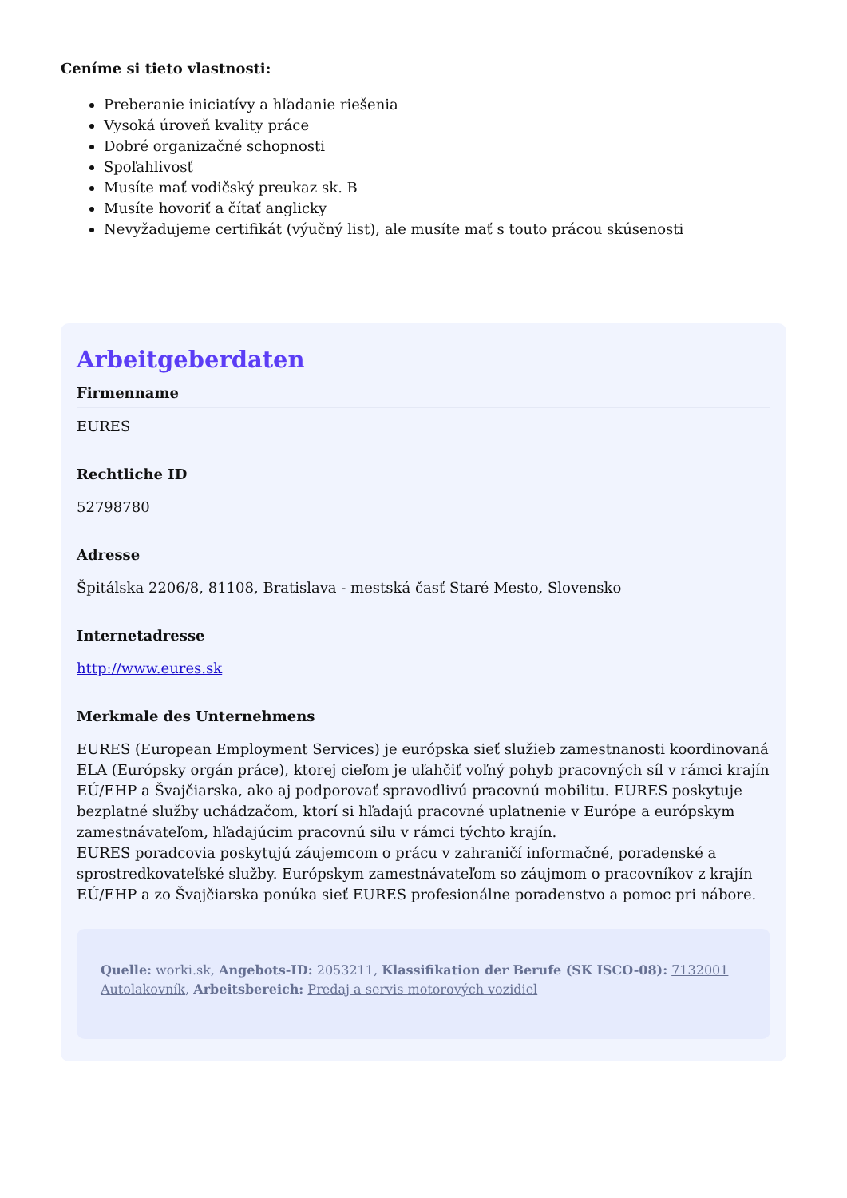Ceníme si tieto vlastnosti:
Preberanie iniciatívy a hľadanie riešenia
Vysoká úroveň kvality práce
Dobré organizačné schopnosti
Spoľahlivosť
Musíte mať vodičský preukaz sk. B
Musíte hovoriť a čítať anglicky
Nevyžadujeme certifikát (výučný list), ale musíte mať s touto prácou skúsenosti
Arbeitgeberdaten
Firmenname
EURES
Rechtliche ID
52798780
Adresse
Špitálska 2206/8, 81108, Bratislava - mestská časť Staré Mesto, Slovensko
Internetadresse
http://www.eures.sk
Merkmale des Unternehmens
EURES (European Employment Services) je európska sieť služieb zamestnanosti koordinovaná ELA (Európsky orgán práce), ktorej cieľom je uľahčiť voľný pohyb pracovných síl v rámci krajín EÚ/EHP a Švajčiarska, ako aj podporovať spravodlivú pracovnú mobilitu. EURES poskytuje bezplatné služby uchádzačom, ktorí si hľadajú pracovné uplatnenie v Európe a európskym zamestnávateľom, hľadajúcim pracovnú silu v rámci týchto krajín.
EURES poradcovia poskytujú záujemcom o prácu v zahraničí informačné, poradenské a sprostredkovateľské služby. Európskym zamestnávateľom so záujmom o pracovníkov z krajín EÚ/EHP a zo Švajčiarska ponúka sieť EURES profesionálne poradenstvo a pomoc pri nábore.
Quelle: worki.sk, Angebots-ID: 2053211, Klassifikation der Berufe (SK ISCO-08): 7132001 Autolakovník, Arbeitsbereich: Predaj a servis motorových vozidiel